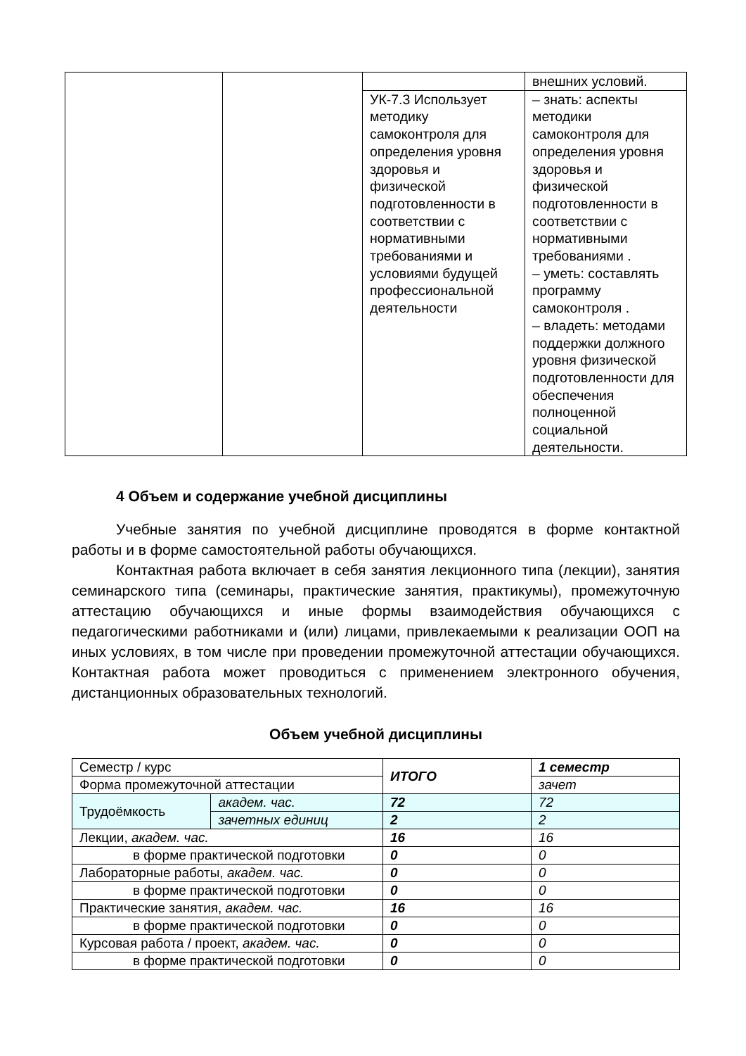| | | | внешних условий. |
| | | УК-7.3 Использует методику самоконтроля для определения уровня здоровья и физической подготовленности в соответствии с нормативными требованиями и условиями будущей профессиональной деятельности | – знать: аспекты методики самоконтроля для определения уровня здоровья и физической подготовленности в соответствии с нормативными требованиями . – уметь: составлять программу самоконтроля . – владеть: методами поддержки должного уровня физической подготовленности для обеспечения полноценной социальной деятельности. |
4 Объем и содержание учебной дисциплины
Учебные занятия по учебной дисциплине проводятся в форме контактной работы и в форме самостоятельной работы обучающихся.
Контактная работа включает в себя занятия лекционного типа (лекции), занятия семинарского типа (семинары, практические занятия, практикумы), промежуточную аттестацию обучающихся и иные формы взаимодействия обучающихся с педагогическими работниками и (или) лицами, привлекаемыми к реализации ООП на иных условиях, в том числе при проведении промежуточной аттестации обучающихся. Контактная работа может проводиться с применением электронного обучения, дистанционных образовательных технологий.
Объем учебной дисциплины
| Семестр / курс | | ИТОГО | 1 семестр |
| Форма промежуточной аттестации | | | зачет |
| Трудоёмкость | академ. час. | 72 | 72 |
| | зачетных единиц | 2 | 2 |
| Лекции, академ. час. | | 16 | 16 |
| в форме практической подготовки | | 0 | 0 |
| Лабораторные работы, академ. час. | | 0 | 0 |
| в форме практической подготовки | | 0 | 0 |
| Практические занятия, академ. час. | | 16 | 16 |
| в форме практической подготовки | | 0 | 0 |
| Курсовая работа / проект, академ. час. | | 0 | 0 |
| в форме практической подготовки | | 0 | 0 |